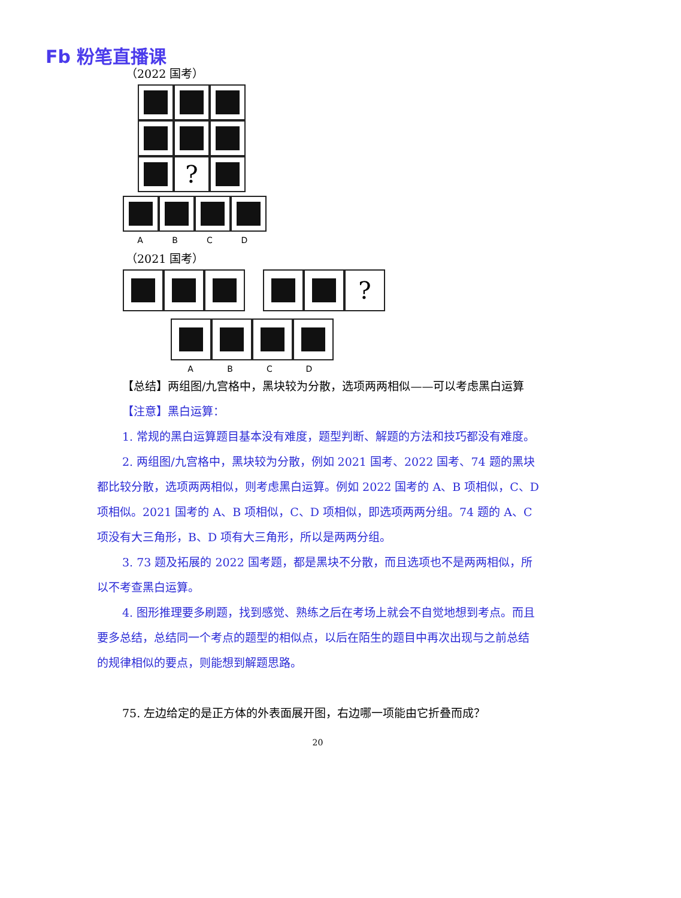Fb 粉笔直播课
（2022 国考）
?
ABCD
（2021 国考）
?
ABCD
【总结】两组图/九宫格中，黑块较为分散，选项两两相似——可以考虑黑白运算
【注意】黑白运算：
1. 常规的黑白运算题目基本没有难度，题型判断、解题的方法和技巧都没有难度。
2. 两组图/九宫格中，黑块较为分散，例如 2021 国考、2022 国考、74 题的黑块都比较分散，选项两两相似，则考虑黑白运算。例如 2022 国考的 A、B 项相似，C、D 项相似。2021 国考的 A、B 项相似，C、D 项相似，即选项两两分组。74 题的 A、C 项没有大三角形，B、D 项有大三角形，所以是两两分组。
3. 73 题及拓展的 2022 国考题，都是黑块不分散，而且选项也不是两两相似，所以不考查黑白运算。
4. 图形推理要多刷题，找到感觉、熟练之后在考场上就会不自觉地想到考点。而且要多总结，总结同一个考点的题型的相似点，以后在陌生的题目中再次出现与之前总结的规律相似的要点，则能想到解题思路。
75. 左边给定的是正方体的外表面展开图，右边哪一项能由它折叠而成？
20